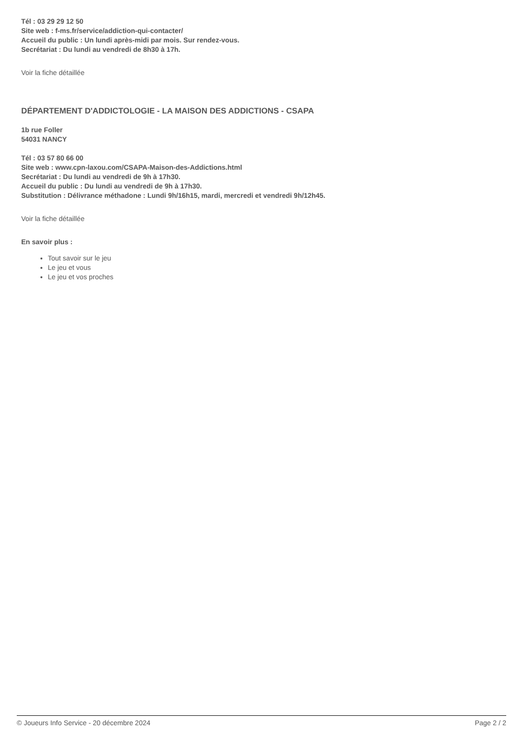Tél : 03 29 29 12 50
Site web : f-ms.fr/service/addiction-qui-contacter/
Accueil du public : Un lundi après-midi par mois. Sur rendez-vous.
Secrétariat : Du lundi au vendredi de 8h30 à 17h.
Voir la fiche détaillée
DÉPARTEMENT D'ADDICTOLOGIE - LA MAISON DES ADDICTIONS - CSAPA
1b rue Foller
54031 NANCY
Tél : 03 57 80 66 00
Site web : www.cpn-laxou.com/CSAPA-Maison-des-Addictions.html
Secrétariat : Du lundi au vendredi de 9h à 17h30.
Accueil du public : Du lundi au vendredi de 9h à 17h30.
Substitution : Délivrance méthadone : Lundi 9h/16h15, mardi, mercredi et vendredi 9h/12h45.
Voir la fiche détaillée
En savoir plus :
Tout savoir sur le jeu
Le jeu et vous
Le jeu et vos proches
© Joueurs Info Service - 20 décembre 2024 Page 2 / 2